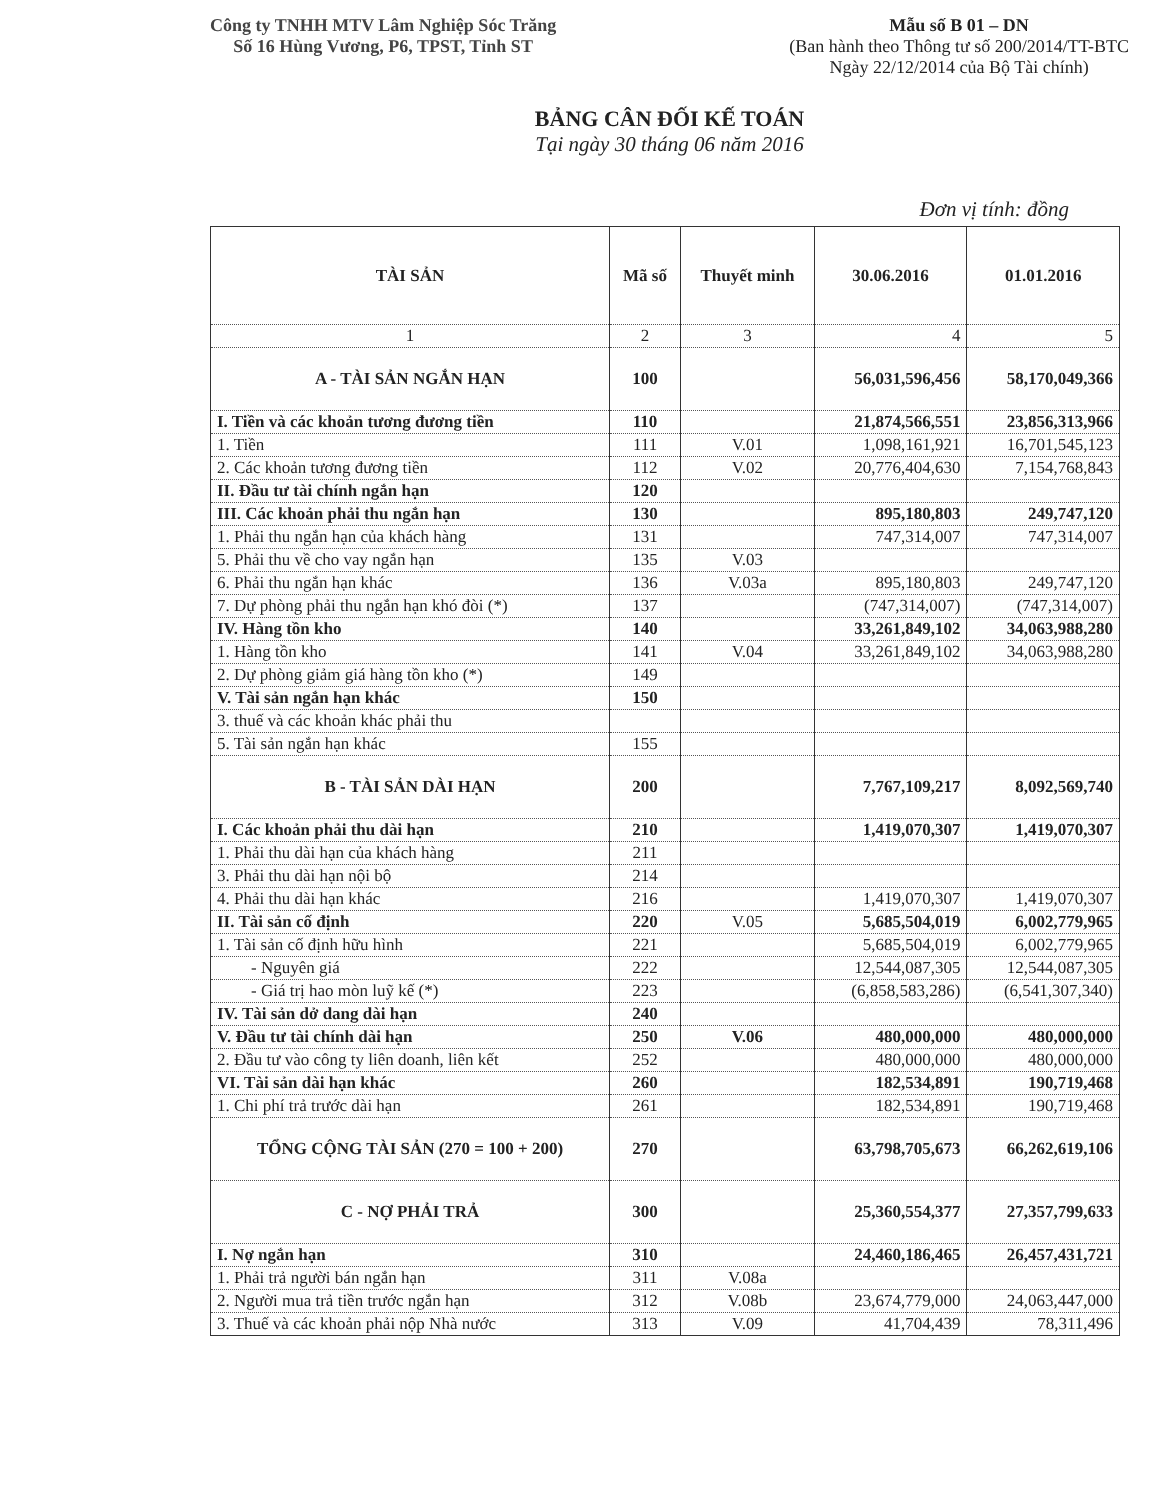Công ty TNHH MTV Lâm Nghiệp Sóc Trăng
Số 16 Hùng Vương, P6, TPST, Tỉnh ST
Mẫu số B 01 – DN
(Ban hành theo Thông tư số 200/2014/TT-BTC
Ngày 22/12/2014 của Bộ Tài chính)
BẢNG CÂN ĐỐI KẾ TOÁN
Tại ngày 30 tháng 06 năm 2016
Đơn vị tính: đồng
| TÀI SẢN | Mã số | Thuyết minh | 30.06.2016 | 01.01.2016 |
| --- | --- | --- | --- | --- |
| 1 | 2 | 3 | 4 | 5 |
| A - TÀI SẢN NGẮN HẠN | 100 | | 56,031,596,456 | 58,170,049,366 |
| I. Tiền và các khoản tương đương tiền | 110 | | 21,874,566,551 | 23,856,313,966 |
| 1. Tiền | 111 | V.01 | 1,098,161,921 | 16,701,545,123 |
| 2. Các khoản tương đương tiền | 112 | V.02 | 20,776,404,630 | 7,154,768,843 |
| II. Đầu tư tài chính ngắn hạn | 120 | | | |
| III. Các khoản phải thu ngắn hạn | 130 | | 895,180,803 | 249,747,120 |
| 1. Phải thu ngắn hạn của khách hàng | 131 | | 747,314,007 | 747,314,007 |
| 5. Phải thu về cho vay ngắn hạn | 135 | V.03 | | |
| 6. Phải thu ngắn hạn khác | 136 | V.03a | 895,180,803 | 249,747,120 |
| 7. Dự phòng phải thu ngắn hạn khó đòi (*) | 137 | | (747,314,007) | (747,314,007) |
| IV. Hàng tồn kho | 140 | | 33,261,849,102 | 34,063,988,280 |
| 1. Hàng tồn kho | 141 | V.04 | 33,261,849,102 | 34,063,988,280 |
| 2. Dự phòng giảm giá hàng tồn kho (*) | 149 | | | |
| V. Tài sản ngắn hạn khác | 150 | | | |
| 3. thuế và các khoản khác phải thu | | | | |
| 5. Tài sản ngắn hạn khác | 155 | | | |
| B - TÀI SẢN DÀI HẠN | 200 | | 7,767,109,217 | 8,092,569,740 |
| I. Các khoản phải thu dài hạn | 210 | | 1,419,070,307 | 1,419,070,307 |
| 1. Phải thu dài hạn của khách hàng | 211 | | | |
| 3. Phải thu dài hạn nội bộ | 214 | | | |
| 4. Phải thu dài hạn khác | 216 | | 1,419,070,307 | 1,419,070,307 |
| II. Tài sản cố định | 220 | V.05 | 5,685,504,019 | 6,002,779,965 |
| 1. Tài sản cố định hữu hình | 221 | | 5,685,504,019 | 6,002,779,965 |
| - Nguyên giá | 222 | | 12,544,087,305 | 12,544,087,305 |
| - Giá trị hao mòn luỹ kế (*) | 223 | | (6,858,583,286) | (6,541,307,340) |
| IV. Tài sản dở dang dài hạn | 240 | | | |
| V. Đầu tư tài chính dài hạn | 250 | V.06 | 480,000,000 | 480,000,000 |
| 2. Đầu tư vào công ty liên doanh, liên kết | 252 | | 480,000,000 | 480,000,000 |
| VI. Tài sản dài hạn khác | 260 | | 182,534,891 | 190,719,468 |
| 1. Chi phí trả trước dài hạn | 261 | | 182,534,891 | 190,719,468 |
| TỔNG CỘNG TÀI SẢN (270 = 100 + 200) | 270 | | 63,798,705,673 | 66,262,619,106 |
| C - NỢ PHẢI TRẢ | 300 | | 25,360,554,377 | 27,357,799,633 |
| I. Nợ ngắn hạn | 310 | | 24,460,186,465 | 26,457,431,721 |
| 1. Phải trả người bán ngắn hạn | 311 | V.08a | | |
| 2. Người mua trả tiền trước ngắn hạn | 312 | V.08b | 23,674,779,000 | 24,063,447,000 |
| 3. Thuế và các khoản phải nộp Nhà nước | 313 | V.09 | 41,704,439 | 78,311,496 |